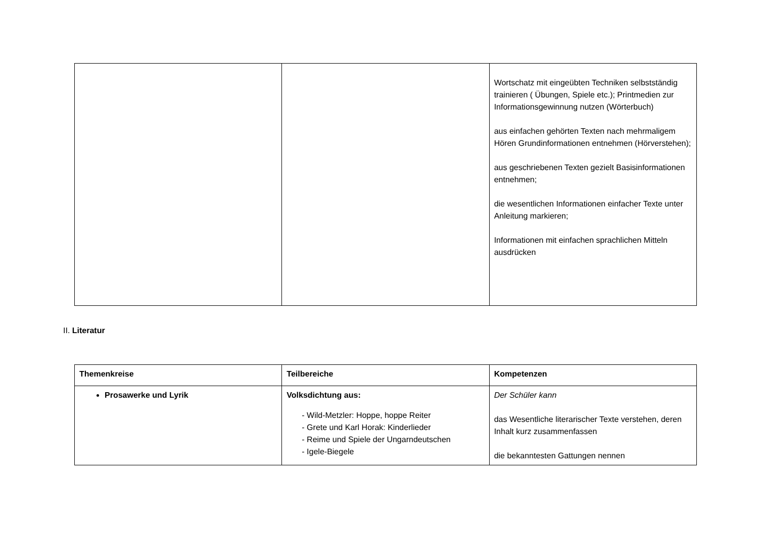| | | Wortschatz mit eingeübten Techniken selbstständig trainieren ( Übungen, Spiele etc.); Printmedien zur Informationsgewinnung nutzen (Wörterbuch) aus einfachen gehörten Texten nach mehrmaligem Hören Grundinformationen entnehmen (Hörverstehen); aus geschriebenen Texten gezielt Basisinformationen entnehmen; die wesentlichen Informationen einfacher Texte unter Anleitung markieren; Informationen mit einfachen sprachlichen Mitteln ausdrücken |
II. Literatur
| Themenkreise | Teilbereiche | Kompetenzen |
| --- | --- | --- |
| Prosawerke und Lyrik | Volksdichtung aus: - Wild-Metzler: Hoppe, hoppe Reiter - Grete und Karl Horak: Kinderlieder - Reime und Spiele der Ungarndeutschen - Igele-Biegele | Der Schüler kann das Wesentliche literarischer Texte verstehen, deren Inhalt kurz zusammenfassen die bekanntesten Gattungen nennen |